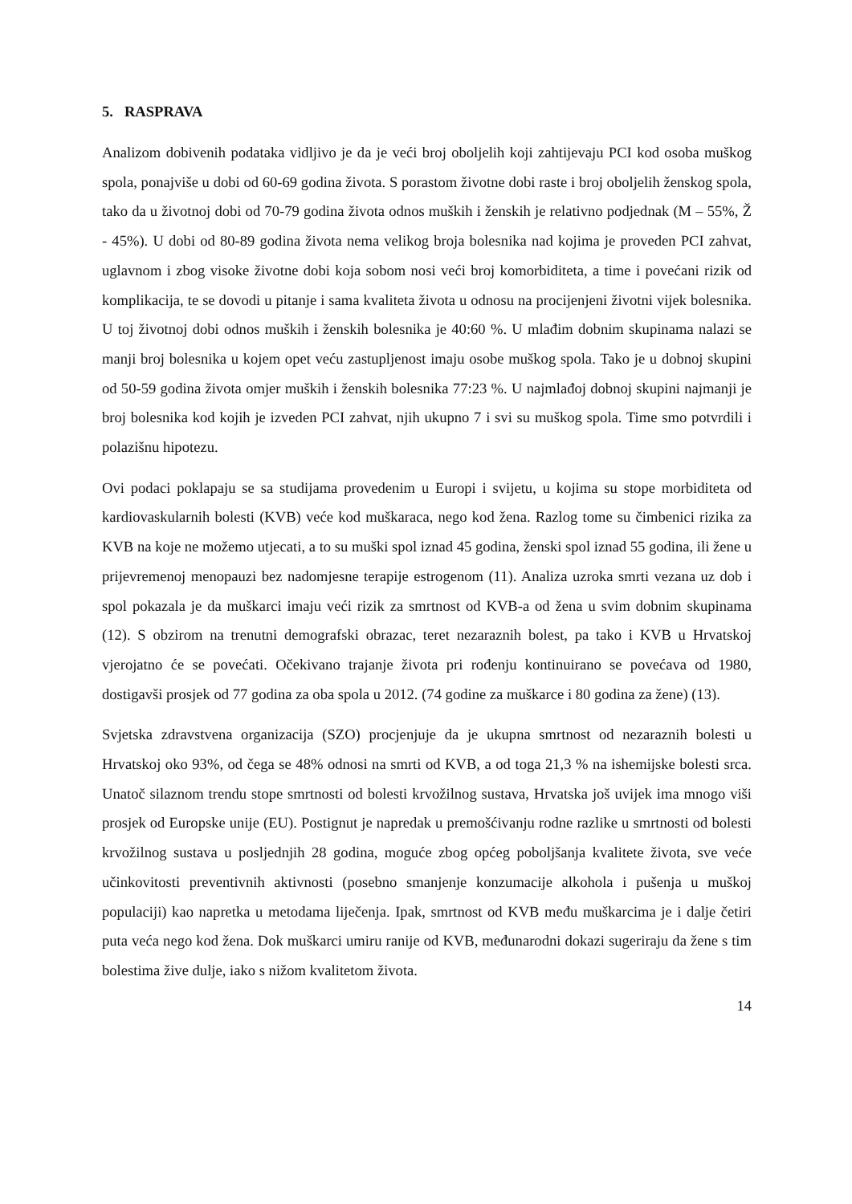5. RASPRAVA
Analizom dobivenih podataka vidljivo je da je veći broj oboljelih koji zahtijevaju PCI kod osoba muškog spola, ponajviše u dobi od 60-69 godina života. S porastom životne dobi raste i broj oboljelih ženskog spola, tako da u životnoj dobi od 70-79 godina života odnos muških i ženskih je relativno podjednak (M – 55%, Ž - 45%). U dobi od 80-89 godina života nema velikog broja bolesnika nad kojima je proveden PCI zahvat, uglavnom i zbog visoke životne dobi koja sobom nosi veći broj komorbiditeta, a time i povećani rizik od komplikacija, te se dovodi u pitanje i sama kvaliteta života u odnosu na procijenjeni životni vijek bolesnika. U toj životnoj dobi odnos muških i ženskih bolesnika je 40:60 %. U mlađim dobnim skupinama nalazi se manji broj bolesnika u kojem opet veću zastupljenost imaju osobe muškog spola. Tako je u dobnoj skupini od 50-59 godina života omjer muških i ženskih bolesnika 77:23 %. U najmlađoj dobnoj skupini najmanji je broj bolesnika kod kojih je izveden PCI zahvat, njih ukupno 7 i svi su muškog spola. Time smo potvrdili i polazišnu hipotezu.
Ovi podaci poklapaju se sa studijama provedenim u Europi i svijetu, u kojima su stope morbiditeta od kardiovaskularnih bolesti (KVB) veće kod muškaraca, nego kod žena. Razlog tome su čimbenici rizika za KVB na koje ne možemo utjecati, a to su muški spol iznad 45 godina, ženski spol iznad 55 godina, ili žene u prijevremenoj menopauzi bez nadomjesne terapije estrogenom (11). Analiza uzroka smrti vezana uz dob i spol pokazala je da muškarci imaju veći rizik za smrtnost od KVB-a od žena u svim dobnim skupinama (12). S obzirom na trenutni demografski obrazac, teret nezaraznih bolest, pa tako i KVB u Hrvatskoj vjerojatno će se povećati. Očekivano trajanje života pri rođenju kontinuirano se povećava od 1980, dostigavši prosjek od 77 godina za oba spola u 2012. (74 godine za muškarce i 80 godina za žene) (13).
Svjetska zdravstvena organizacija (SZO) procjenjuje da je ukupna smrtnost od nezaraznih bolesti u Hrvatskoj oko 93%, od čega se 48% odnosi na smrti od KVB, a od toga 21,3 % na ishemijske bolesti srca. Unatoč silaznom trendu stope smrtnosti od bolesti krvožilnog sustava, Hrvatska još uvijek ima mnogo viši prosjek od Europske unije (EU). Postignut je napredak u premošćivanju rodne razlike u smrtnosti od bolesti krvožilnog sustava u posljednjih 28 godina, moguće zbog općeg poboljšanja kvalitete života, sve veće učinkovitosti preventivnih aktivnosti (posebno smanjenje konzumacije alkohola i pušenja u muškoj populaciji) kao napretka u metodama liječenja. Ipak, smrtnost od KVB među muškarcima je i dalje četiri puta veća nego kod žena. Dok muškarci umiru ranije od KVB, međunarodni dokazi sugeriraju da žene s tim bolestima žive dulje, iako s nižom kvalitetom života.
14